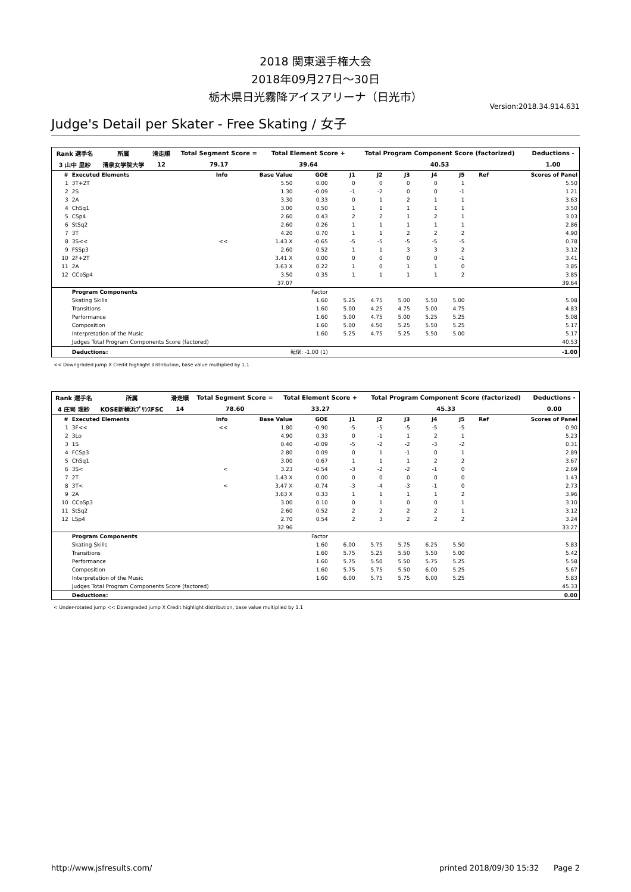2018 関東選手権大会
2018年09月27日～30日
栃木県日光霧降アイスアリーナ（日光市）
Version:2018.34.914.631
Judge's Detail per Skater - Free Skating / 女子
| Rank 選手名 | 所属 | 滑走順 | Total Segment Score = | Total Element Score + | Total Program Component Score (factorized) | Deductions - |
| 3 山中 里紗 | 清泉女学院大学 | 12 | 79.17 | 39.64 | 40.53 | 1.00 |
| # | Executed Elements | Info | Base Value | GOE | J1 | J2 | J3 | J4 | J5 | Ref | Scores of Panel |
| --- | --- | --- | --- | --- | --- | --- | --- | --- | --- | --- | --- |
| 1 | 3T+2T | | 5.50 | 0.00 | 0 | 0 | 0 | 0 | 1 | | 5.50 |
| 2 | 2S | | 1.30 | -0.09 | -1 | -2 | 0 | 0 | -1 | | 1.21 |
| 3 | 2A | | 3.30 | 0.33 | 0 | 1 | 2 | 1 | 1 | | 3.63 |
| 4 | ChSq1 | | 3.00 | 0.50 | 1 | 1 | 1 | 1 | 1 | | 3.50 |
| 5 | CSp4 | | 2.60 | 0.43 | 2 | 2 | 1 | 2 | 1 | | 3.03 |
| 6 | StSq2 | | 2.60 | 0.26 | 1 | 1 | 1 | 1 | 1 | | 2.86 |
| 7 | 3T | | 4.20 | 0.70 | 1 | 1 | 2 | 2 | 2 | | 4.90 |
| 8 | 3S<< | << | 1.43 X | -0.65 | -5 | -5 | -5 | -5 | -5 | | 0.78 |
| 9 | FSSp3 | | 2.60 | 0.52 | 1 | 1 | 3 | 3 | 2 | | 3.12 |
| 10 | 2F+2T | | 3.41 X | 0.00 | 0 | 0 | 0 | 0 | -1 | | 3.41 |
| 11 | 2A | | 3.63 X | 0.22 | 1 | 0 | 1 | 1 | 0 | | 3.85 |
| 12 | CCoSp4 | | 3.50 | 0.35 | 1 | 1 | 1 | 1 | 2 | | 3.85 |
| | | | 37.07 | | | | | | | | 39.64 |
| | Program Components | | | Factor | | | | | | | |
| | Skating Skills | | | 1.60 | 5.25 | 4.75 | 5.00 | 5.50 | 5.00 | | 5.08 |
| | Transitions | | | 1.60 | 5.00 | 4.25 | 4.75 | 5.00 | 4.75 | | 4.83 |
| | Performance | | | 1.60 | 5.00 | 4.75 | 5.00 | 5.25 | 5.25 | | 5.08 |
| | Composition | | | 1.60 | 5.00 | 4.50 | 5.25 | 5.50 | 5.25 | | 5.17 |
| | Interpretation of the Music | | | 1.60 | 5.25 | 4.75 | 5.25 | 5.50 | 5.00 | | 5.17 |
| | Judges Total Program Components Score (factored) | | | | | | | | | | 40.53 |
| | Deductions: | 転倒: -1.00 (1) | | | | | | | | | -1.00 |
<< Downgraded jump X Credit highlight distribution, base value multiplied by 1.1
| Rank 選手名 | 所属 | 滑走順 | Total Segment Score = | Total Element Score + | Total Program Component Score (factorized) | Deductions - |
| 4 庄司 理紗 | KOSE新横浜ﾌﾟﾘﾝｽFSC | 14 | 78.60 | 33.27 | 45.33 | 0.00 |
| # | Executed Elements | Info | Base Value | GOE | J1 | J2 | J3 | J4 | J5 | Ref | Scores of Panel |
| --- | --- | --- | --- | --- | --- | --- | --- | --- | --- | --- | --- |
| 1 | 3F<< | << | 1.80 | -0.90 | -5 | -5 | -5 | -5 | -5 | | 0.90 |
| 2 | 3Lo | | 4.90 | 0.33 | 0 | -1 | 1 | 2 | 1 | | 5.23 |
| 3 | 1S | | 0.40 | -0.09 | -5 | -2 | -2 | -3 | -2 | | 0.31 |
| 4 | FCSp3 | | 2.80 | 0.09 | 0 | 1 | -1 | 0 | 1 | | 2.89 |
| 5 | ChSq1 | | 3.00 | 0.67 | 1 | 1 | 1 | 2 | 2 | | 3.67 |
| 6 | 3S< | < | 3.23 | -0.54 | -3 | -2 | -2 | -1 | 0 | | 2.69 |
| 7 | 2T | | 1.43 X | 0.00 | 0 | 0 | 0 | 0 | 0 | | 1.43 |
| 8 | 3T< | < | 3.47 X | -0.74 | -3 | -4 | -3 | -1 | 0 | | 2.73 |
| 9 | 2A | | 3.63 X | 0.33 | 1 | 1 | 1 | 1 | 2 | | 3.96 |
| 10 | CCoSp3 | | 3.00 | 0.10 | 0 | 1 | 0 | 0 | 1 | | 3.10 |
| 11 | StSq2 | | 2.60 | 0.52 | 2 | 2 | 2 | 2 | 1 | | 3.12 |
| 12 | LSp4 | | 2.70 | 0.54 | 2 | 3 | 2 | 2 | 2 | | 3.24 |
| | | | 32.96 | | | | | | | | 33.27 |
| | Program Components | | | Factor | | | | | | | |
| | Skating Skills | | | 1.60 | 6.00 | 5.75 | 5.75 | 6.25 | 5.50 | | 5.83 |
| | Transitions | | | 1.60 | 5.75 | 5.25 | 5.50 | 5.50 | 5.00 | | 5.42 |
| | Performance | | | 1.60 | 5.75 | 5.50 | 5.50 | 5.75 | 5.25 | | 5.58 |
| | Composition | | | 1.60 | 5.75 | 5.75 | 5.50 | 6.00 | 5.25 | | 5.67 |
| | Interpretation of the Music | | | 1.60 | 6.00 | 5.75 | 5.75 | 6.00 | 5.25 | | 5.83 |
| | Judges Total Program Components Score (factored) | | | | | | | | | | 45.33 |
| | Deductions: | | | | | | | | | | 0.00 |
< Under-rotated jump << Downgraded jump X Credit highlight distribution, base value multiplied by 1.1
http://www.jsfresults.com/ printed 2018/09/30 15:32 Page 2